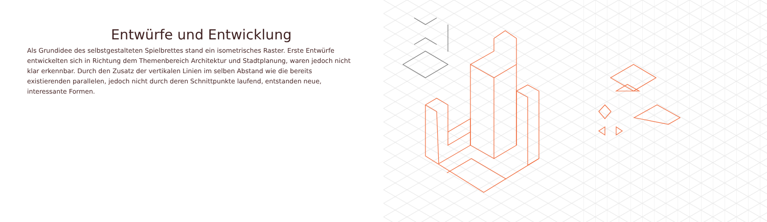Entwürfe und Entwicklung
Als Grundidee des selbstgestalteten Spielbrettes stand ein isometrisches Raster. Erste Entwürfe entwickelten sich in Richtung dem Themenbereich Architektur und Stadtplanung, waren jedoch nicht klar erkennbar. Durch den Zusatz der vertikalen Linien im selben Abstand wie die bereits existierenden parallelen, jedoch nicht durch deren Schnittpunkte laufend, entstanden neue, interessante Formen.